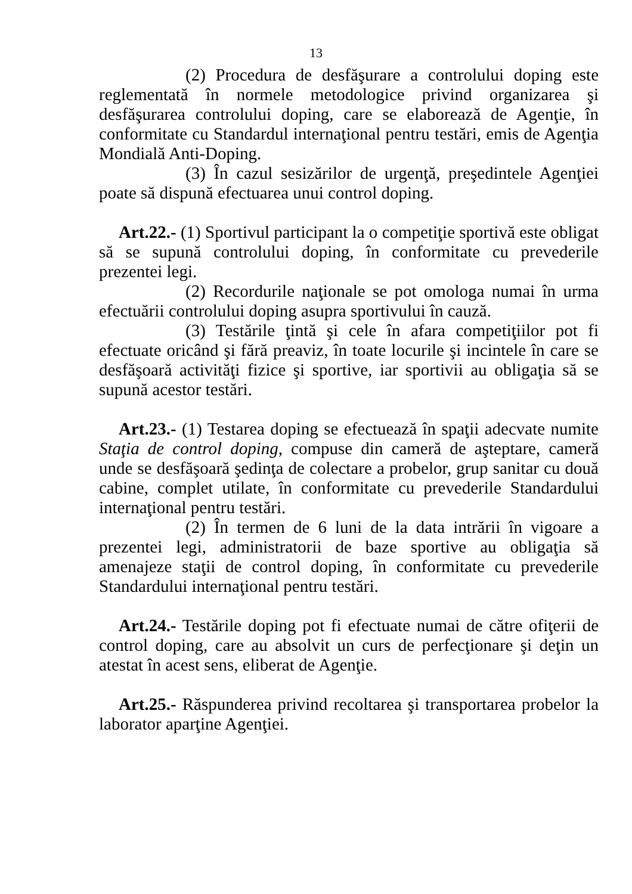13
(2) Procedura de desfăşurare a controlului doping este reglementată în normele metodologice privind organizarea şi desfăşurarea controlului doping, care se elaborează de Agenţie, în conformitate cu Standardul internaţional pentru testări, emis de Agenţia Mondială Anti-Doping.
(3) În cazul sesizărilor de urgenţă, preşedintele Agenţiei poate să dispună efectuarea unui control doping.
Art.22.- (1) Sportivul participant la o competiţie sportivă este obligat să se supună controlului doping, în conformitate cu prevederile prezentei legi.
(2) Recordurile naţionale se pot omologa numai în urma efectuării controlului doping asupra sportivului în cauză.
(3) Testările ţintă şi cele în afara competiţiilor pot fi efectuate oricând şi fără preaviz, în toate locurile şi incintele în care se desfăşoară activităţi fizice şi sportive, iar sportivii au obligaţia să se supună acestor testări.
Art.23.- (1) Testarea doping se efectuează în spaţii adecvate numite Staţia de control doping, compuse din cameră de aşteptare, cameră unde se desfăşoară şedinţa de colectare a probelor, grup sanitar cu două cabine, complet utilate, în conformitate cu prevederile Standardului internaţional pentru testări.
(2) În termen de 6 luni de la data intrării în vigoare a prezentei legi, administratorii de baze sportive au obligaţia să amenajeze staţii de control doping, în conformitate cu prevederile Standardului internaţional pentru testări.
Art.24.- Testările doping pot fi efectuate numai de către ofiţerii de control doping, care au absolvit un curs de perfecţionare şi deţin un atestat în acest sens, eliberat de Agenţie.
Art.25.- Răspunderea privind recoltarea şi transportarea probelor la laborator aparţine Agenţiei.